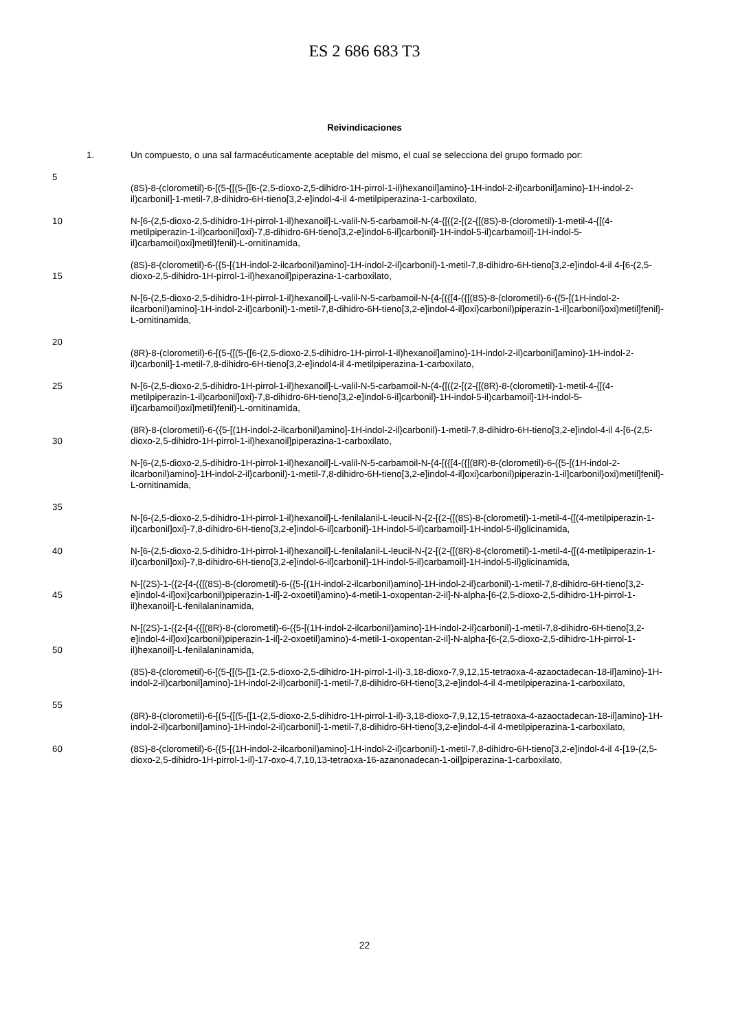ES 2 686 683 T3
Reivindicaciones
1. Un compuesto, o una sal farmacéuticamente aceptable del mismo, el cual se selecciona del grupo formado por:
5
(8S)-8-(clorometil)-6-[(5-{[(5-{[6-(2,5-dioxo-2,5-dihidro-1H-pirrol-1-il)hexanoil]amino}-1H-indol-2-il)carbonil]amino}-1H-indol-2-il)carbonil]-1-metil-7,8-dihidro-6H-tieno[3,2-e]indol-4-il 4-metilpiperazina-1-carboxilato,
10 N-[6-(2,5-dioxo-2,5-dihidro-1H-pirrol-1-il)hexanoil]-L-valil-N-5-carbamoil-N-(4-{[({2-[(2-{[(8S)-8-(clorometil)-1-metil-4-{[(4-metilpiperazin-1-il)carbonil]oxi}-7,8-dihidro-6H-tieno[3,2-e]indol-6-il]carbonil}-1H-indol-5-il)carbamoil]-1H-indol-5-il}carbamoil)oxi]metil}fenil)-L-ornitinamida,
15 (8S)-8-(clorometil)-6-({5-[(1H-indol-2-ilcarbonil)amino]-1H-indol-2-il}carbonil)-1-metil-7,8-dihidro-6H-tieno[3,2-e]indol-4-il 4-[6-(2,5-dioxo-2,5-dihidro-1H-pirrol-1-il)hexanoil]piperazina-1-carboxilato,
N-[6-(2,5-dioxo-2,5-dihidro-1H-pirrol-1-il)hexanoil]-L-valil-N-5-carbamoil-N-{4-[({[4-({[(8S)-8-(clorometil)-6-({5-[(1H-indol-2-ilcarbonil)amino]-1H-indol-2-il}carbonil)-1-metil-7,8-dihidro-6H-tieno[3,2-e]indol-4-il]oxi}carbonil)piperazin-1-il]carbonil}oxi)metil]fenil}-L-ornitinamida,
20
(8R)-8-(clorometil)-6-[(5-{[(5-{[6-(2,5-dioxo-2,5-dihidro-1H-pirrol-1-il)hexanoil]amino}-1H-indol-2-il)carbonil]amino}-1H-indol-2-il)carbonil]-1-metil-7,8-dihidro-6H-tieno[3,2-e]indol4-il 4-metilpiperazina-1-carboxilato,
25 N-[6-(2,5-dioxo-2,5-dihidro-1H-pirrol-1-il)hexanoil]-L-valil-N-5-carbamoil-N-(4-{[({2-[(2-{[(8R)-8-(clorometil)-1-metil-4-{[(4-metilpiperazin-1-il)carbonil]oxi}-7,8-dihidro-6H-tieno[3,2-e]indol-6-il]carbonil}-1H-indol-5-il)carbamoil]-1H-indol-5-il}carbamoil)oxi]metil}fenil)-L-ornitinamida,
30 (8R)-8-(clorometil)-6-({5-[(1H-indol-2-ilcarbonil)amino]-1H-indol-2-il}carbonil)-1-metil-7,8-dihidro-6H-tieno[3,2-e]indol-4-il 4-[6-(2,5-dioxo-2,5-dihidro-1H-pirrol-1-il)hexanoil]piperazina-1-carboxilato,
N-[6-(2,5-dioxo-2,5-dihidro-1H-pirrol-1-il)hexanoil]-L-valil-N-5-carbamoil-N-{4-[({[4-({[(8R)-8-(clorometil)-6-({5-[(1H-indol-2-ilcarbonil)amino]-1H-indol-2-il}carbonil)-1-metil-7,8-dihidro-6H-tieno[3,2-e]indol-4-il]oxi}carbonil)piperazin-1-il]carbonil}oxi)metil]fenil}-L-ornitinamida,
35
N-[6-(2,5-dioxo-2,5-dihidro-1H-pirrol-1-il)hexanoil]-L-fenilalanil-L-leucil-N-{2-[(2-{[(8S)-8-(clorometil)-1-metil-4-{[(4-metilpiperazin-1-il)carbonil]oxi}-7,8-dihidro-6H-tieno[3,2-e]indol-6-il]carbonil}-1H-indol-5-il)carbamoil]-1H-indol-5-il}glicinamida,
40 N-[6-(2,5-dioxo-2,5-dihidro-1H-pirrol-1-il)hexanoil]-L-fenilalanil-L-leucil-N-{2-[(2-{[(8R)-8-(clorometil)-1-metil-4-{[(4-metilpiperazin-1-il)carbonil]oxi}-7,8-dihidro-6H-tieno[3,2-e]indol-6-il]carbonil}-1H-indol-5-il)carbamoil]-1H-indol-5-il}glicinamida,
45 N-[(2S)-1-({2-[4-({[(8S)-8-(clorometil)-6-({5-[(1H-indol-2-ilcarbonil)amino]-1H-indol-2-il}carbonil)-1-metil-7,8-dihidro-6H-tieno[3,2-e]indol-4-il]oxi}carbonil)piperazin-1-il]-2-oxoetil}amino)-4-metil-1-oxopentan-2-il]-N-alpha-[6-(2,5-dioxo-2,5-dihidro-1H-pirrol-1-il)hexanoil]-L-fenilalaninamida,
50 N-[(2S)-1-({2-[4-({[(8R)-8-(clorometil)-6-({5-[(1H-indol-2-ilcarbonil)amino]-1H-indol-2-il}carbonil)-1-metil-7,8-dihidro-6H-tieno[3,2-e]indol-4-il]oxi}carbonil)piperazin-1-il]-2-oxoetil}amino)-4-metil-1-oxopentan-2-il]-N-alpha-[6-(2,5-dioxo-2,5-dihidro-1H-pirrol-1-il)hexanoil]-L-fenilalaninamida,
(8S)-8-(clorometil)-6-[(5-{[(5-{[1-(2,5-dioxo-2,5-dihidro-1H-pirrol-1-il)-3,18-dioxo-7,9,12,15-tetraoxa-4-azaoctadecan-18-il]amino}-1H-indol-2-il)carbonil]amino}-1H-indol-2-il)carbonil]-1-metil-7,8-dihidro-6H-tieno[3,2-e]indol-4-il 4-metilpiperazina-1-carboxilato,
55
(8R)-8-(clorometil)-6-[(5-{[(5-{[1-(2,5-dioxo-2,5-dihidro-1H-pirrol-1-il)-3,18-dioxo-7,9,12,15-tetraoxa-4-azaoctadecan-18-il]amino}-1H-indol-2-il)carbonil]amino}-1H-indol-2-il)carbonil]-1-metil-7,8-dihidro-6H-tieno[3,2-e]indol-4-il 4-metilpiperazina-1-carboxilato,
60 (8S)-8-(clorometil)-6-({5-[(1H-indol-2-ilcarbonil)amino]-1H-indol-2-il}carbonil)-1-metil-7,8-dihidro-6H-tieno[3,2-e]indol-4-il 4-[19-(2,5-dioxo-2,5-dihidro-1H-pirrol-1-il)-17-oxo-4,7,10,13-tetraoxa-16-azanonadecan-1-oil]piperazina-1-carboxilato,
22